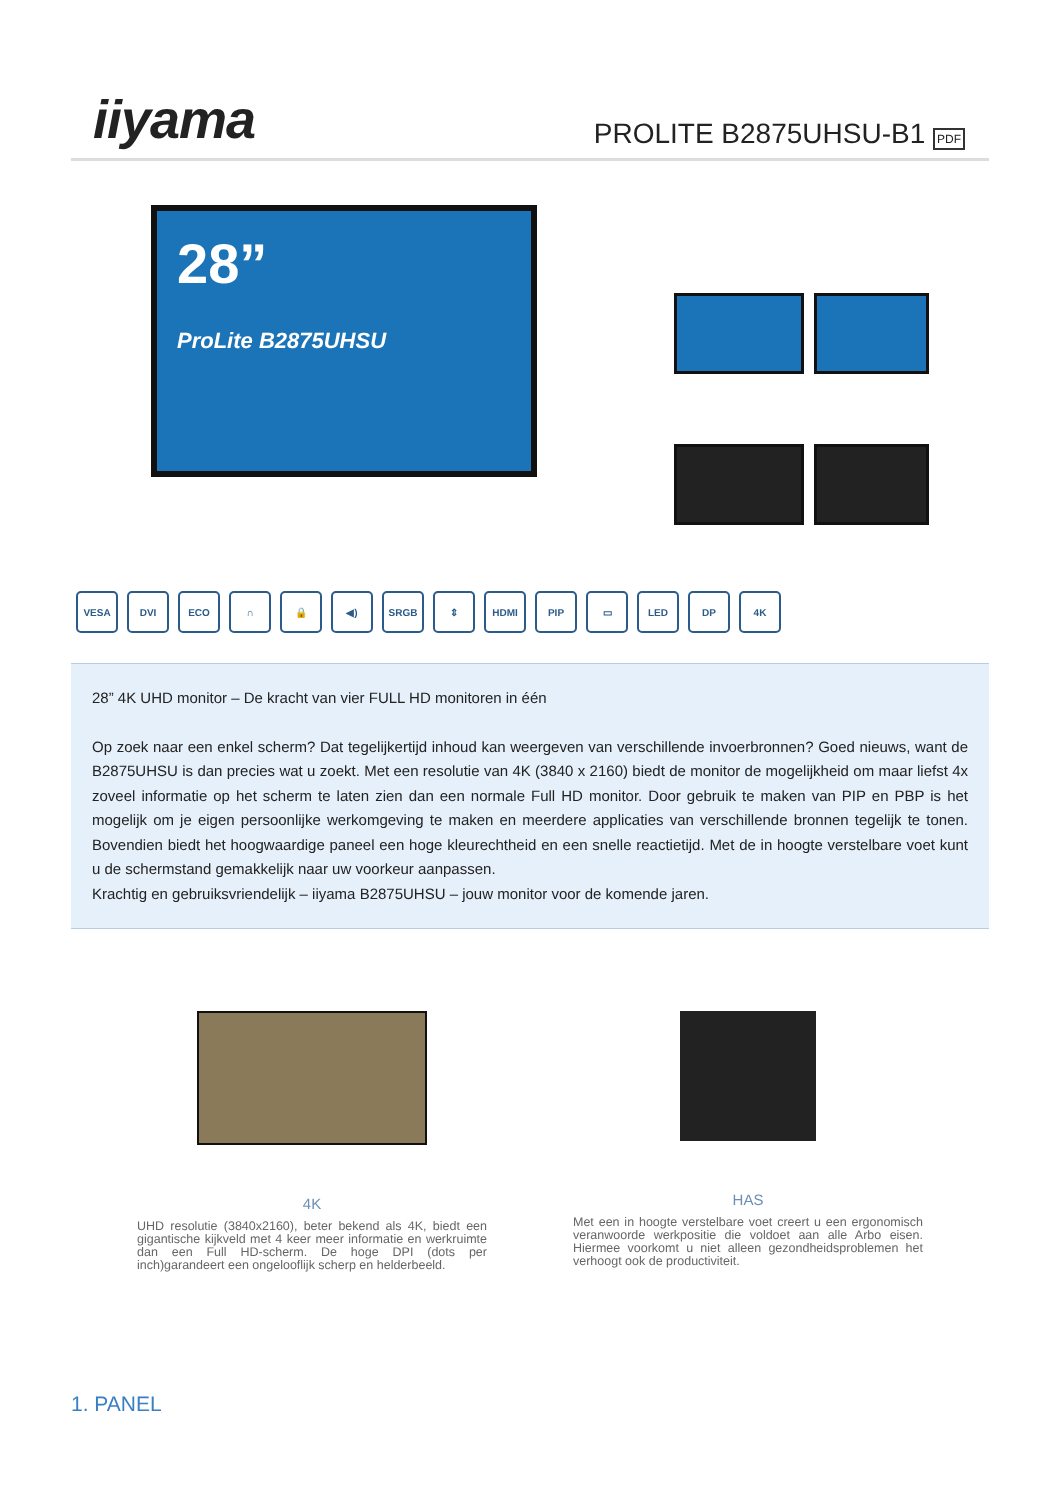iiyama
PROLITE B2875UHSU-B1 PDF
28”
ProLite B2875UHSU
VESA DVI ECO ∩ 🔒 ◀) SRGB ⇕ HDMI PIP ▭ LED DP 4K
28” 4K UHD monitor – De kracht van vier FULL HD monitoren in één
Op zoek naar een enkel scherm? Dat tegelijkertijd inhoud kan weergeven van verschillende invoerbronnen? Goed nieuws, want de B2875UHSU is dan precies wat u zoekt. Met een resolutie van 4K (3840 x 2160) biedt de monitor de mogelijkheid om maar liefst 4x zoveel informatie op het scherm te laten zien dan een normale Full HD monitor. Door gebruik te maken van PIP en PBP is het mogelijk om je eigen persoonlijke werkomgeving te maken en meerdere applicaties van verschillende bronnen tegelijk te tonen. Bovendien biedt het hoogwaardige paneel een hoge kleurechtheid en een snelle reactietijd. Met de in hoogte verstelbare voet kunt u de schermstand gemakkelijk naar uw voorkeur aanpassen.
Krachtig en gebruiksvriendelijk – iiyama B2875UHSU – jouw monitor voor de komende jaren.
4K
UHD resolutie (3840x2160), beter bekend als 4K, biedt een gigantische kijkveld met 4 keer meer informatie en werkruimte dan een Full HD-scherm. De hoge DPI (dots per inch)garandeert een ongelooflijk scherp en helderbeeld.
HAS
Met een in hoogte verstelbare voet creert u een ergonomisch veranwoorde werkpositie die voldoet aan alle Arbo eisen. Hiermee voorkomt u niet alleen gezondheidsproblemen het verhoogt ook de productiviteit.
1. PANEL